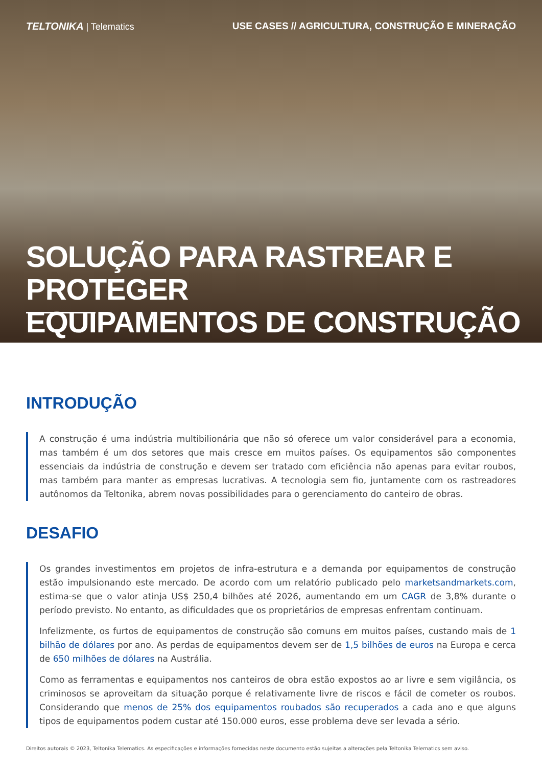TELTONIKA | Telematics USE CASES // AGRICULTURA, CONSTRUÇÃO E MINERAÇÃO
SOLUÇÃO PARA RASTREAR E PROTEGER
EQUIPAMENTOS DE CONSTRUÇÃO
INTRODUÇÃO
A construção é uma indústria multibilionária que não só oferece um valor considerável para a economia, mas também é um dos setores que mais cresce em muitos países. Os equipamentos são componentes essenciais da indústria de construção e devem ser tratado com eficiência não apenas para evitar roubos, mas também para manter as empresas lucrativas. A tecnologia sem fio, juntamente com os rastreadores autônomos da Teltonika, abrem novas possibilidades para o gerenciamento do canteiro de obras.
DESAFIO
Os grandes investimentos em projetos de infra-estrutura e a demanda por equipamentos de construção estão impulsionando este mercado. De acordo com um relatório publicado pelo marketsandmarkets.com, estima-se que o valor atinja US$ 250,4 bilhões até 2026, aumentando em um CAGR de 3,8% durante o período previsto. No entanto, as dificuldades que os proprietários de empresas enfrentam continuam.
Infelizmente, os furtos de equipamentos de construção são comuns em muitos países, custando mais de 1 bilhão de dólares por ano. As perdas de equipamentos devem ser de 1,5 bilhões de euros na Europa e cerca de 650 milhões de dólares na Austrália.
Como as ferramentas e equipamentos nos canteiros de obra estão expostos ao ar livre e sem vigilância, os criminosos se aproveitam da situação porque é relativamente livre de riscos e fácil de cometer os roubos. Considerando que menos de 25% dos equipamentos roubados são recuperados a cada ano e que alguns tipos de equipamentos podem custar até 150.000 euros, esse problema deve ser levada a sério.
Direitos autorais © 2023, Teltonika Telematics. As especificações e informações fornecidas neste documento estão sujeitas a alterações pela Teltonika Telematics sem aviso.